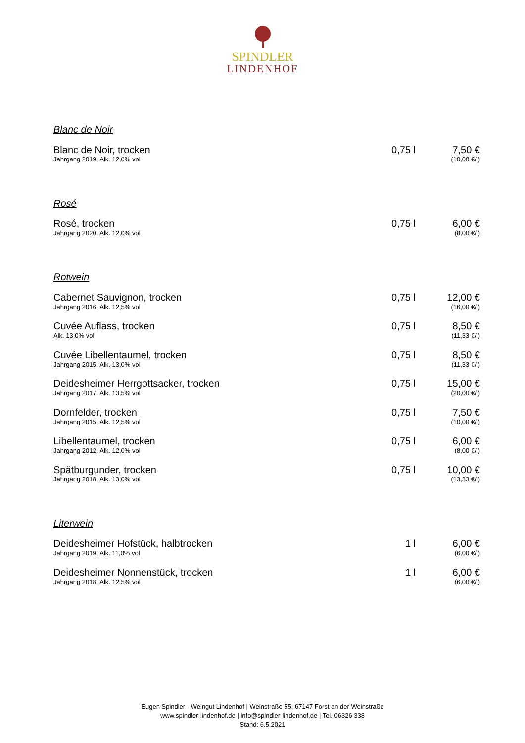SPINDLER
LINDENHOF
Blanc de Noir
| Blanc de Noir, trocken Jahrgang 2019, Alk. 12,0% vol | 0,75 l | 7,50 € (10,00 €/l) |
Rosé
| Rosé, trocken Jahrgang 2020, Alk. 12,0% vol | 0,75 l | 6,00 € (8,00 €/l) |
Rotwein
| Cabernet Sauvignon, trocken Jahrgang 2016, Alk. 12,5% vol | 0,75 l | 12,00 € (16,00 €/l) |
| Cuvée Auflass, trocken Alk. 13,0% vol | 0,75 l | 8,50 € (11,33 €/l) |
| Cuvée Libellentaumel, trocken Jahrgang 2015, Alk. 13,0% vol | 0,75 l | 8,50 € (11,33 €/l) |
| Deidesheimer Herrgottsacker, trocken Jahrgang 2017, Alk. 13,5% vol | 0,75 l | 15,00 € (20,00 €/l) |
| Dornfelder, trocken Jahrgang 2015, Alk. 12,5% vol | 0,75 l | 7,50 € (10,00 €/l) |
| Libellentaumel, trocken Jahrgang 2012, Alk. 12,0% vol | 0,75 l | 6,00 € (8,00 €/l) |
| Spätburgunder, trocken Jahrgang 2018, Alk. 13,0% vol | 0,75 l | 10,00 € (13,33 €/l) |
Literwein
| Deidesheimer Hofstück, halbtrocken Jahrgang 2019, Alk. 11,0% vol | 1 l | 6,00 € (6,00 €/l) |
| Deidesheimer Nonnenstück, trocken Jahrgang 2018, Alk. 12,5% vol | 1 l | 6,00 € (6,00 €/l) |
Eugen Spindler - Weingut Lindenhof | Weinstraße 55, 67147 Forst an der Weinstraße
www.spindler-lindenhof.de | info@spindler-lindenhof.de | Tel. 06326 338
Stand: 6.5.2021